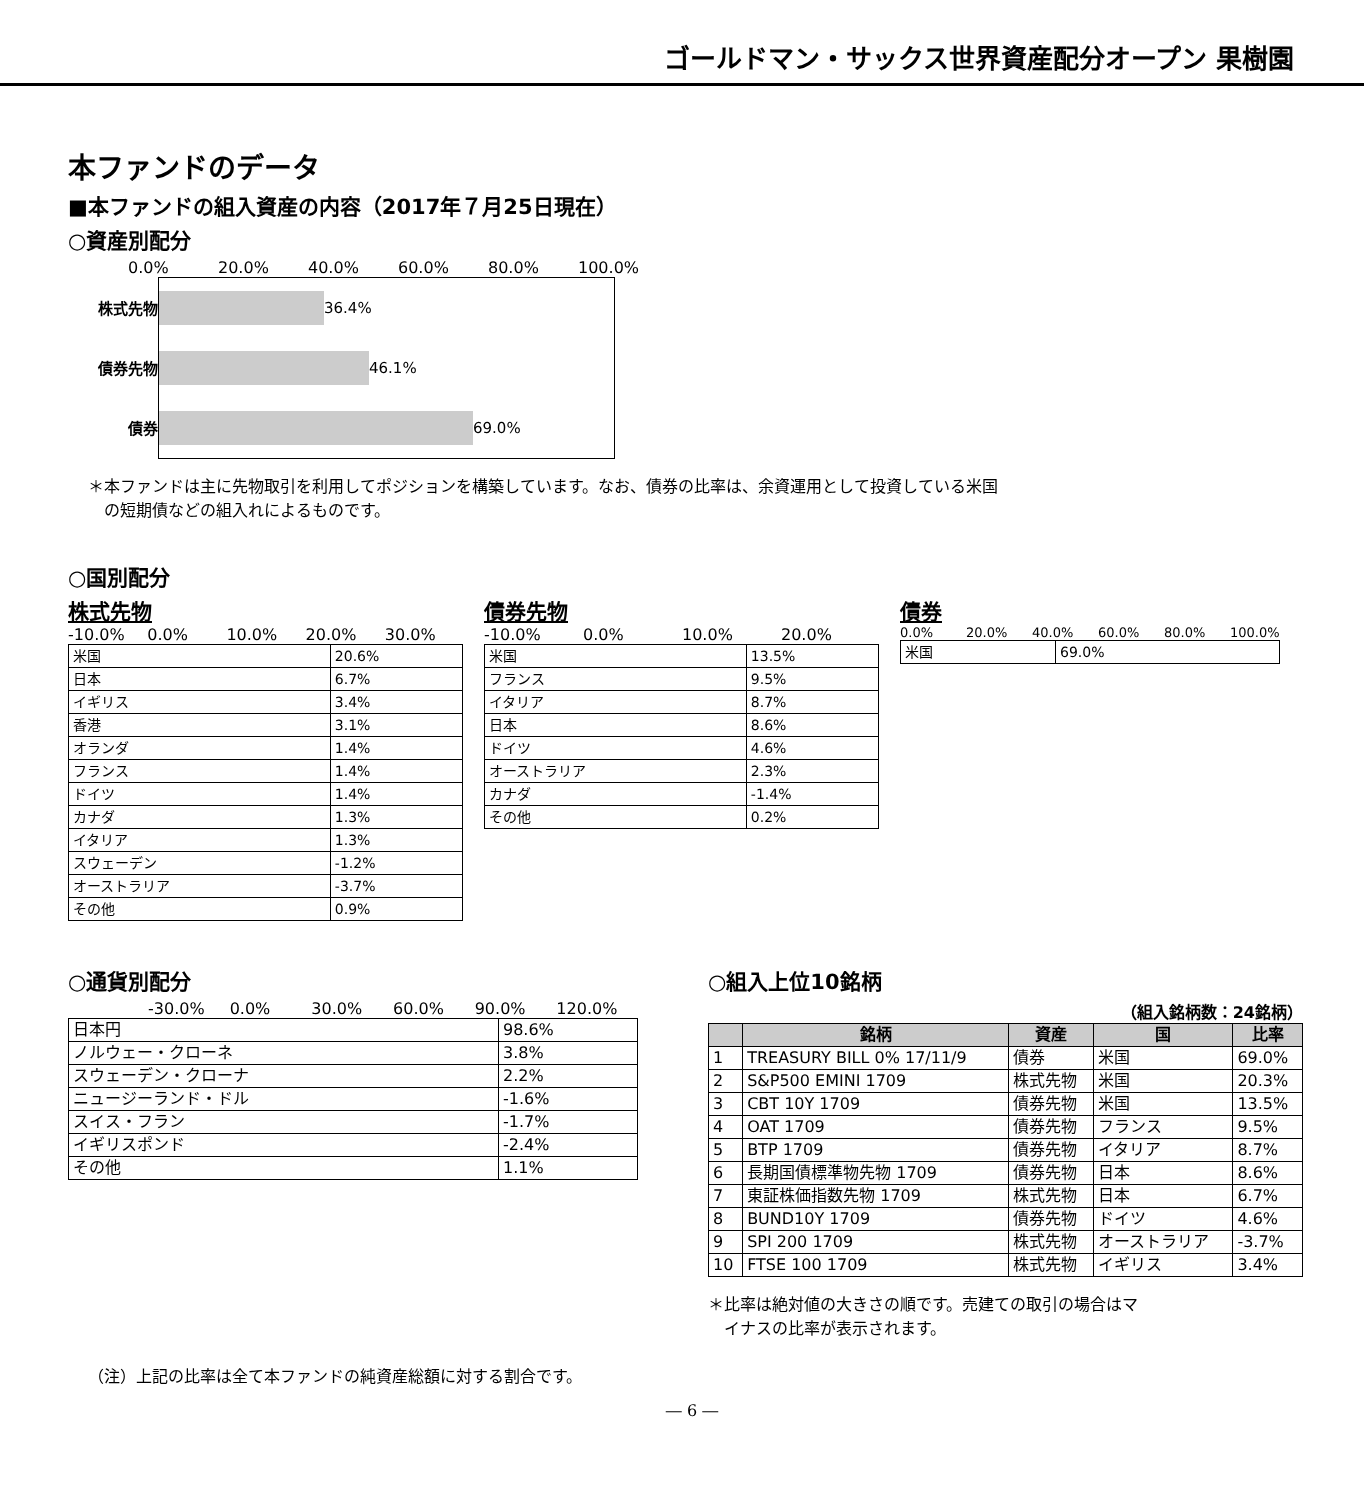ゴールドマン・サックス世界資産配分オープン 果樹園
本ファンドのデータ
■本ファンドの組入資産の内容（2017年７月25日現在）
○資産別配分
0.0% 20.0% 40.0% 60.0% 80.0% 100.0%
株式先物
債券先物
債券
36.4%
46.1%
69.0%
＊本ファンドは主に先物取引を利用してポジションを構築しています。なお、債券の比率は、余資運用として投資している米国
　の短期債などの組入れによるものです。
○国別配分
株式先物
-10.0% 0.0% 10.0% 20.0% 30.0%
| 米国 | 20.6% |
| 日本 | 6.7% |
| イギリス | 3.4% |
| 香港 | 3.1% |
| オランダ | 1.4% |
| フランス | 1.4% |
| ドイツ | 1.4% |
| カナダ | 1.3% |
| イタリア | 1.3% |
| スウェーデン | -1.2% |
| オーストラリア | -3.7% |
| その他 | 0.9% |
債券先物
-10.0% 0.0% 10.0% 20.0%
| 米国 | 13.5% |
| フランス | 9.5% |
| イタリア | 8.7% |
| 日本 | 8.6% |
| ドイツ | 4.6% |
| オーストラリア | 2.3% |
| カナダ | -1.4% |
| その他 | 0.2% |
債券
0.0% 20.0% 40.0% 60.0% 80.0% 100.0%
| 米国 | 69.0% |
○通貨別配分
-30.0% 0.0% 30.0% 60.0% 90.0% 120.0%
| 日本円 | 98.6% |
| ノルウェー・クローネ | 3.8% |
| スウェーデン・クローナ | 2.2% |
| ニュージーランド・ドル | -1.6% |
| スイス・フラン | -1.7% |
| イギリスポンド | -2.4% |
| その他 | 1.1% |
○組入上位10銘柄
（組入銘柄数：24銘柄）
| | 銘柄 | 資産 | 国 | 比率 |
| --- | --- | --- | --- | --- |
| 1 | TREASURY BILL 0% 17/11/9 | 債券 | 米国 | 69.0% |
| 2 | S&P500 EMINI 1709 | 株式先物 | 米国 | 20.3% |
| 3 | CBT 10Y 1709 | 債券先物 | 米国 | 13.5% |
| 4 | OAT 1709 | 債券先物 | フランス | 9.5% |
| 5 | BTP 1709 | 債券先物 | イタリア | 8.7% |
| 6 | 長期国債標準物先物 1709 | 債券先物 | 日本 | 8.6% |
| 7 | 東証株価指数先物 1709 | 株式先物 | 日本 | 6.7% |
| 8 | BUND10Y 1709 | 債券先物 | ドイツ | 4.6% |
| 9 | SPI 200 1709 | 株式先物 | オーストラリア | -3.7% |
| 10 | FTSE 100 1709 | 株式先物 | イギリス | 3.4% |
＊比率は絶対値の大きさの順です。売建ての取引の場合はマ
　イナスの比率が表示されます。
（注）上記の比率は全て本ファンドの純資産総額に対する割合です。
― 6 ―